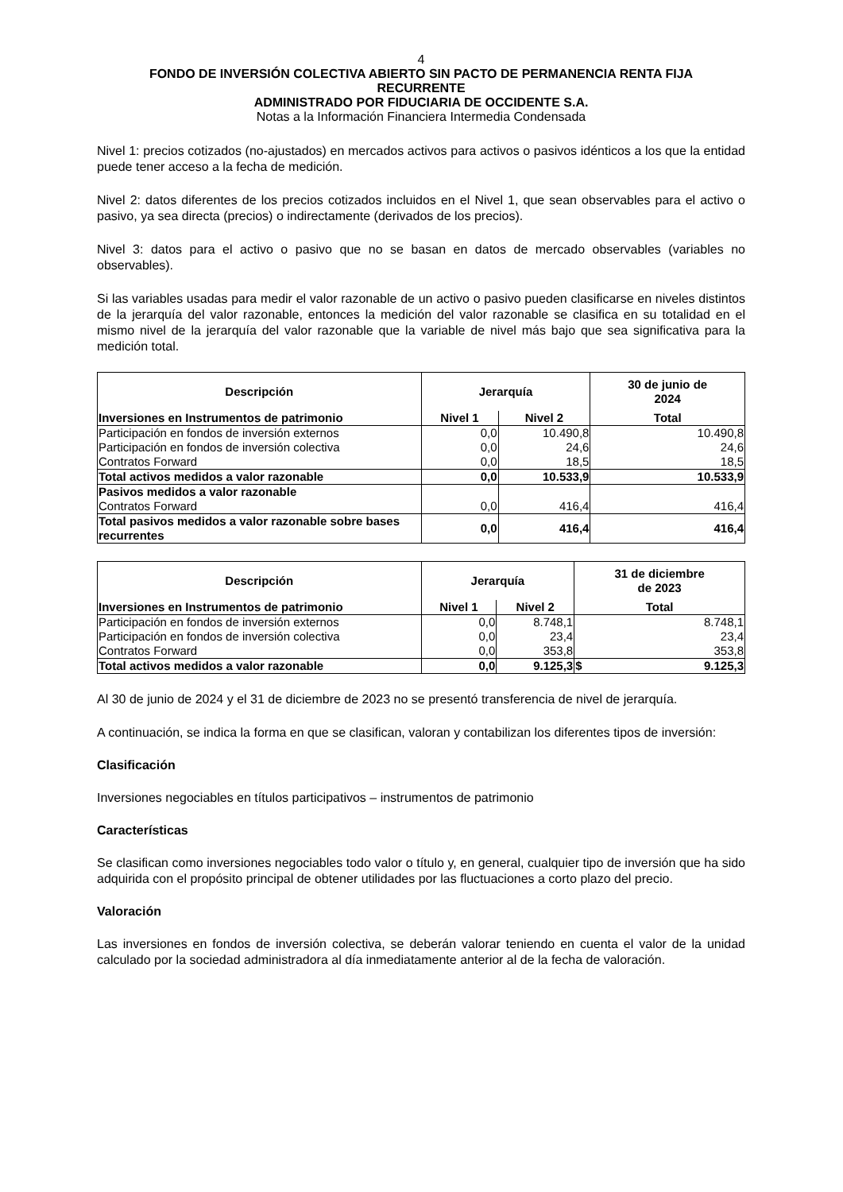4
FONDO DE INVERSIÓN COLECTIVA ABIERTO SIN PACTO DE PERMANENCIA RENTA FIJA
RECURRENTE
ADMINISTRADO POR FIDUCIARIA DE OCCIDENTE S.A.
Notas a la Información Financiera Intermedia Condensada
Nivel 1: precios cotizados (no-ajustados) en mercados activos para activos o pasivos idénticos a los que la entidad puede tener acceso a la fecha de medición.
Nivel 2: datos diferentes de los precios cotizados incluidos en el Nivel 1, que sean observables para el activo o pasivo, ya sea directa (precios) o indirectamente (derivados de los precios).
Nivel 3: datos para el activo o pasivo que no se basan en datos de mercado observables (variables no observables).
Si las variables usadas para medir el valor razonable de un activo o pasivo pueden clasificarse en niveles distintos de la jerarquía del valor razonable, entonces la medición del valor razonable se clasifica en su totalidad en el mismo nivel de la jerarquía del valor razonable que la variable de nivel más bajo que sea significativa para la medición total.
| Descripción | Jerarquía | | 30 de junio de 2024 |
| --- | --- | --- | --- |
| Inversiones en Instrumentos de patrimonio | Nivel 1 | Nivel 2 | Total |
| Participación en fondos de inversión externos | 0,0 | 10.490,8 | 10.490,8 |
| Participación en fondos de inversión colectiva | 0,0 | 24,6 | 24,6 |
| Contratos Forward | 0,0 | 18,5 | 18,5 |
| Total activos medidos a valor razonable | 0,0 | 10.533,9 | 10.533,9 |
| Pasivos medidos a valor razonable | | | |
| Contratos Forward | 0,0 | 416,4 | 416,4 |
| Total pasivos medidos a valor razonable sobre bases recurrentes | 0,0 | 416,4 | 416,4 |
| Descripción | Jerarquía | | 31 de diciembre de 2023 |
| --- | --- | --- | --- |
| Inversiones en Instrumentos de patrimonio | Nivel 1 | Nivel 2 | Total |
| Participación en fondos de inversión externos | 0,0 | 8.748,1 | 8.748,1 |
| Participación en fondos de inversión colectiva | 0,0 | 23,4 | 23,4 |
| Contratos Forward | 0,0 | 353,8 | 353,8 |
| Total activos medidos a valor razonable | 0,0 | 9.125,3 | $ 9.125,3 |
Al 30 de junio de 2024 y el 31 de diciembre de 2023 no se presentó transferencia de nivel de jerarquía.
A continuación, se indica la forma en que se clasifican, valoran y contabilizan los diferentes tipos de inversión:
Clasificación
Inversiones negociables en títulos participativos – instrumentos de patrimonio
Características
Se clasifican como inversiones negociables todo valor o título y, en general, cualquier tipo de inversión que ha sido adquirida con el propósito principal de obtener utilidades por las fluctuaciones a corto plazo del precio.
Valoración
Las inversiones en fondos de inversión colectiva, se deberán valorar teniendo en cuenta el valor de la unidad calculado por la sociedad administradora al día inmediatamente anterior al de la fecha de valoración.